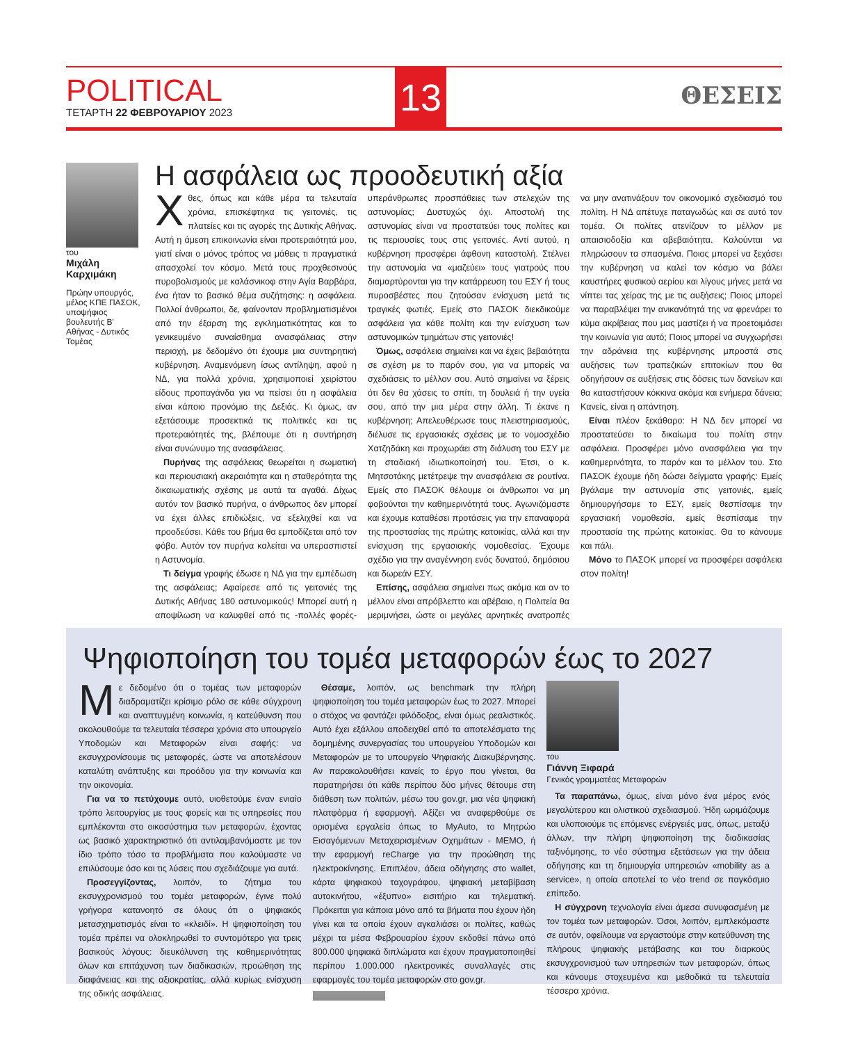POLITICAL
ΤΕΤΑΡΤΗ 22 ΦΕΒΡΟΥΑΡΙΟΥ 2023
13 ΘΕΣΕΙΣ
του
Μιχάλη Καρχιμάκη
Πρώην υπουργός, μέλος ΚΠΕ ΠΑΣΟΚ, υποψήφιος βουλευτής Β' Αθήνας - Δυτικός Τομέας
Η ασφάλεια ως προοδευτική αξία
Χθες, όπως και κάθε μέρα τα τελευταία χρόνια, επισκέφτηκα τις γειτονιές, τις πλατείες και τις αγορές της Δυτικής Αθήνας. Αυτή η άμεση επικοινωνία είναι προτεραιότητά μου, γιατί είναι ο μόνος τρόπος να μάθεις τι πραγματικά απασχολεί τον κόσμο. Μετά τους προχθεσινούς πυροβολισμούς με καλάσνικοφ στην Αγία Βαρβάρα, ένα ήταν το βασικό θέμα συζήτησης: η ασφάλεια. Πολλοί άνθρωποι, δε, φαίνονταν προβληματισμένοι από την έξαρση της εγκληματικότητας και το γενικευμένο συναίσθημα ανασφάλειας στην περιοχή, με δεδομένο ότι έχουμε μια συντηρητική κυβέρνηση. Αναμενόμενη ίσως αντίληψη, αφού η ΝΔ, για πολλά χρόνια, χρησιμοποιεί χειρίστου είδους προπαγάνδα για να πείσει ότι η ασφάλεια είναι κάποιο προνόμιο της Δεξιάς. Κι όμως, αν εξετάσουμε προσεκτικά τις πολιτικές και τις προτεραιότητές της, βλέπουμε ότι η συντήρηση είναι συνώνυμο της ανασφάλειας.
Πυρήνας της ασφάλειας θεωρείται η σωματική και περιουσιακή ακεραιότητα και η σταθερότητα της δικαιωματικής σχέσης με αυτά τα αγαθά. Δίχως αυτόν τον βασικό πυρήνα, ο άνθρωπος δεν μπορεί να έχει άλλες επιδιώξεις, να εξελιχθεί και να προοδεύσει. Κάθε του βήμα θα εμποδίζεται από τον φόβο. Αυτόν τον πυρήνα καλείται να υπερασπιστεί η Αστυνομία.
Τι δείγμα γραφής έδωσε η ΝΔ για την εμπέδωση της ασφάλειας; Αφαίρεσε από τις γειτονιές της Δυτικής Αθήνας 180 αστυνομικούς! Μπορεί αυτή η αποψίλωση να καλυφθεί από τις -πολλές φορές- υπεράνθρωπες προσπάθειες των στελεχών της αστυνομίας; Δυστυχώς όχι. Αποστολή της αστυνομίας είναι να προστατεύει τους πολίτες και τις περιουσίες τους στις γειτονιές. Αντί αυτού, η κυβέρνηση προσφέρει άφθονη καταστολή. Στέλνει την αστυνομία να «μαζεύει» τους γιατρούς που διαμαρτύρονται για την κατάρρευση του ΕΣΥ ή τους πυροσβέστες που ζητούσαν ενίσχυση μετά τις τραγικές φωτιές. Εμείς στο ΠΑΣΟΚ διεκδικούμε ασφάλεια για κάθε πολίτη και την ενίσχυση των αστυνομικών τμημάτων στις γειτονιές!
Όμως, ασφάλεια σημαίνει και να έχεις βεβαιότητα σε σχέση με το παρόν σου, για να μπορείς να σχεδιάσεις το μέλλον σου. Αυτό σημαίνει να ξέρεις ότι δεν θα χάσεις το σπίτι, τη δουλειά ή την υγεία σου, από την μια μέρα στην άλλη. Τι έκανε η κυβέρνηση; Απελευθέρωσε τους πλειστηριασμούς, διέλυσε τις εργασιακές σχέσεις με το νομοσχέδιο Χατζηδάκη και προχωράει στη διάλυση του ΕΣΥ με τη σταδιακή ιδιωτικοποίησή του. Έτσι, ο κ. Μητσοτάκης μετέτρεψε την ανασφάλεια σε ρουτίνα. Εμείς στο ΠΑΣΟΚ θέλουμε οι άνθρωποι να μη φοβούνται την καθημερινότητά τους. Αγωνιζόμαστε και έχουμε καταθέσει προτάσεις για την επαναφορά της προστασίας της πρώτης κατοικίας, αλλά και την ενίσχυση της εργασιακής νομοθεσίας. Έχουμε σχέδιο για την αναγέννηση ενός δυνατού, δημόσιου και δωρεάν ΕΣΥ.
Επίσης, ασφάλεια σημαίνει πως ακόμα και αν το μέλλον είναι απρόβλεπτο και αβέβαιο, η Πολιτεία θα μεριμνήσει, ώστε οι μεγάλες αρνητικές ανατροπές να μην ανατινάξουν τον οικονομικό σχεδιασμό του πολίτη. Η ΝΔ απέτυχε παταγωδώς και σε αυτό τον τομέα. Οι πολίτες ατενίζουν το μέλλον με απαισιοδοξία και αβεβαιότητα. Καλούνται να πληρώσουν τα σπασμένα. Ποιος μπορεί να ξεχάσει την κυβέρνηση να καλεί τον κόσμο να βάλει καυστήρες φυσικού αερίου και λίγους μήνες μετά να νίπτει τας χείρας της με τις αυξήσεις; Ποιος μπορεί να παραβλέψει την ανικανότητά της να φρενάρει το κύμα ακρίβειας που μας μαστίζει ή να προετοιμάσει την κοινωνία για αυτό; Ποιος μπορεί να συγχωρήσει την αδράνεια της κυβέρνησης μπροστά στις αυξήσεις των τραπεζικών επιτοκίων που θα οδηγήσουν σε αυξήσεις στις δόσεις των δανείων και θα καταστήσουν κόκκινα ακόμα και ενήμερα δάνεια; Κανείς, είναι η απάντηση.
Είναι πλέον ξεκάθαρο: Η ΝΔ δεν μπορεί να προστατεύσει το δικαίωμα του πολίτη στην ασφάλεια. Προσφέρει μόνο ανασφάλεια για την καθημερινότητα, το παρόν και το μέλλον του. Στο ΠΑΣΟΚ έχουμε ήδη δώσει δείγματα γραφής: Εμείς βγάλαμε την αστυνομία στις γειτονιές, εμείς δημιουργήσαμε το ΕΣΥ, εμείς θεσπίσαμε την εργασιακή νομοθεσία, εμείς θεσπίσαμε την προστασία της πρώτης κατοικίας. Θα το κάνουμε και πάλι.
Μόνο το ΠΑΣΟΚ μπορεί να προσφέρει ασφάλεια στον πολίτη!
Ψηφιοποίηση του τομέα μεταφορών έως το 2027
Με δεδομένο ότι ο τομέας των μεταφορών διαδραματίζει κρίσιμο ρόλο σε κάθε σύγχρονη και αναπτυγμένη κοινωνία, η κατεύθυνση που ακολουθούμε τα τελευταία τέσσερα χρόνια στο υπουργείο Υποδομών και Μεταφορών είναι σαφής: να εκσυγχρονίσουμε τις μεταφορές, ώστε να αποτελέσουν καταλύτη ανάπτυξης και προόδου για την κοινωνία και την οικονομία.
Για να το πετύχουμε αυτό, υιοθετούμε έναν ενιαίο τρόπο λειτουργίας με τους φορείς και τις υπηρεσίες που εμπλέκονται στο οικοσύστημα των μεταφορών, έχοντας ως βασικό χαρακτηριστικό ότι αντιλαμβανόμαστε με τον ίδιο τρόπο τόσο τα προβλήματα που καλούμαστε να επιλύσουμε όσο και τις λύσεις που σχεδιάζουμε για αυτά.
Προσεγγίζοντας, λοιπόν, το ζήτημα του εκσυγχρονισμού του τομέα μεταφορών, έγινε πολύ γρήγορα κατανοητό σε όλους ότι ο ψηφιακός μετασχηματισμός είναι το «κλειδί». Η ψηφιοποίηση του τομέα πρέπει να ολοκληρωθεί το συντομότερο για τρεις βασικούς λόγους: διευκόλυνση της καθημερινότητας όλων και επιτάχυνση των διαδικασιών, προώθηση της διαφάνειας και της αξιοκρατίας, αλλά κυρίως ενίσχυση της οδικής ασφάλειας.
Θέσαμε, λοιπόν, ως benchmark την πλήρη ψηφιοποίηση του τομέα μεταφορών έως το 2027. Μπορεί ο στόχος να φαντάζει φιλόδοξος, είναι όμως ρεαλιστικός. Αυτό έχει εξάλλου αποδειχθεί από τα αποτελέσματα της δομημένης συνεργασίας του υπουργείου Υποδομών και Μεταφορών με το υπουργείο Ψηφιακής Διακυβέρνησης. Αν παρακολουθήσει κανείς το έργο που γίνεται, θα παρατηρήσει ότι κάθε περίπου δύο μήνες θέτουμε στη διάθεση των πολιτών, μέσω του gov.gr, μια νέα ψηφιακή πλατφόρμα ή εφαρμογή. Αξίζει να αναφερθούμε σε ορισμένα εργαλεία όπως το MyAuto, το Μητρώο Εισαγόμενων Μεταχειρισμένων Οχημάτων - ΜΕΜΟ, ή την εφαρμογή reCharge για την προώθηση της ηλεκτροκίνησης. Επιπλέον, άδεια οδήγησης στο wallet, κάρτα ψηφιακού ταχογράφου, ψηφιακή μεταβίβαση αυτοκινήτου, «έξυπνο» εισιτήριο και τηλεματική. Πρόκειται για κάποια μόνο από τα βήματα που έχουν ήδη γίνει και τα οποία έχουν αγκαλιάσει οι πολίτες, καθώς μέχρι τα μέσα Φεβρουαρίου έχουν εκδοθεί πάνω από 800.000 ψηφιακά διπλώματα και έχουν πραγματοποιηθεί περίπου 1.000.000 ηλεκτρονικές συναλλαγές στις εφαρμογές του τομέα μεταφορών στο gov.gr.
του
Γιάννη Ξιφαρά
Γενικός γραμματέας Μεταφορών
Τα παραπάνω, όμως, είναι μόνο ένα μέρος ενός μεγαλύτερου και ολιστικού σχεδιασμού. Ήδη ωριμάζουμε και υλοποιούμε τις επόμενες ενέργειές μας, όπως, μεταξύ άλλων, την πλήρη ψηφιοποίηση της διαδικασίας ταξινόμησης, το νέο σύστημα εξετάσεων για την άδεια οδήγησης και τη δημιουργία υπηρεσιών «mobility as a service», η οποία αποτελεί το νέο trend σε παγκόσμιο επίπεδο.
Η σύγχρονη τεχνολογία είναι άμεσα συνυφασμένη με τον τομέα των μεταφορών. Όσοι, λοιπόν, εμπλεκόμαστε σε αυτόν, οφείλουμε να εργαστούμε στην κατεύθυνση της πλήρους ψηφιακής μετάβασης και του διαρκούς εκσυγχρονισμού των υπηρεσιών των μεταφορών, όπως και κάνουμε στοχευμένα και μεθοδικά τα τελευταία τέσσερα χρόνια.